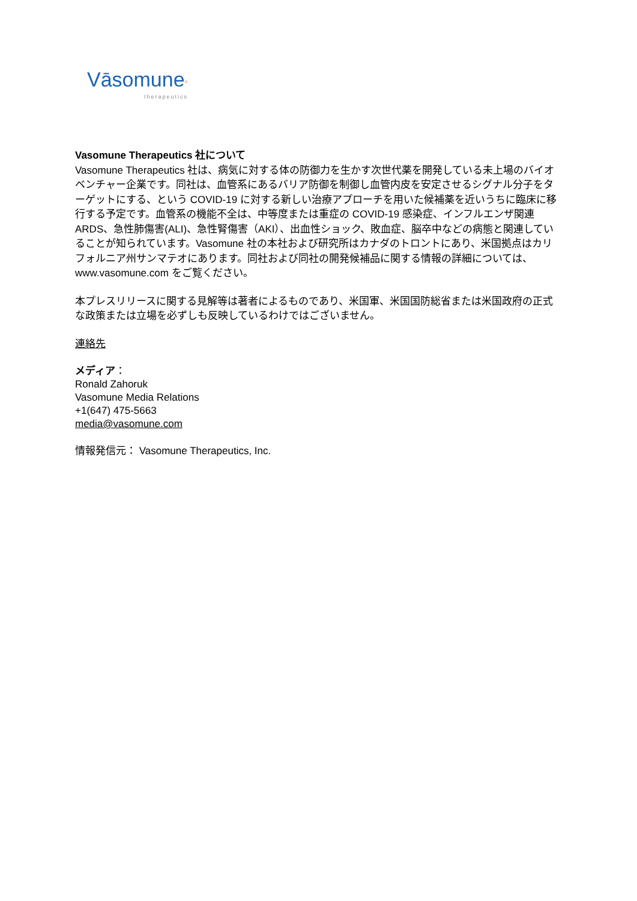Vāsomune°
therapeutics
Vasomune Therapeutics 社について
Vasomune Therapeutics 社は、病気に対する体の防御力を生かす次世代薬を開発している未上場のバイオベンチャー企業です。同社は、血管系にあるバリア防御を制御し血管内皮を安定させるシグナル分子をターゲットにする、という COVID-19 に対する新しい治療アプローチを用いた候補薬を近いうちに臨床に移行する予定です。血管系の機能不全は、中等度または重症の COVID-19 感染症、インフルエンザ関連 ARDS、急性肺傷害(ALI)、急性腎傷害（AKI）、出血性ショック、敗血症、脳卒中などの病態と関連していることが知られています。Vasomune 社の本社および研究所はカナダのトロントにあり、米国拠点はカリフォルニア州サンマテオにあります。同社および同社の開発候補品に関する情報の詳細については、www.vasomune.com をご覧ください。
本プレスリリースに関する見解等は著者によるものであり、米国軍、米国国防総省または米国政府の正式な政策または立場を必ずしも反映しているわけではございません。
連絡先
メディア：
Ronald Zahoruk
Vasomune Media Relations
+1(647) 475-5663
media@vasomune.com
情報発信元： Vasomune Therapeutics, Inc.